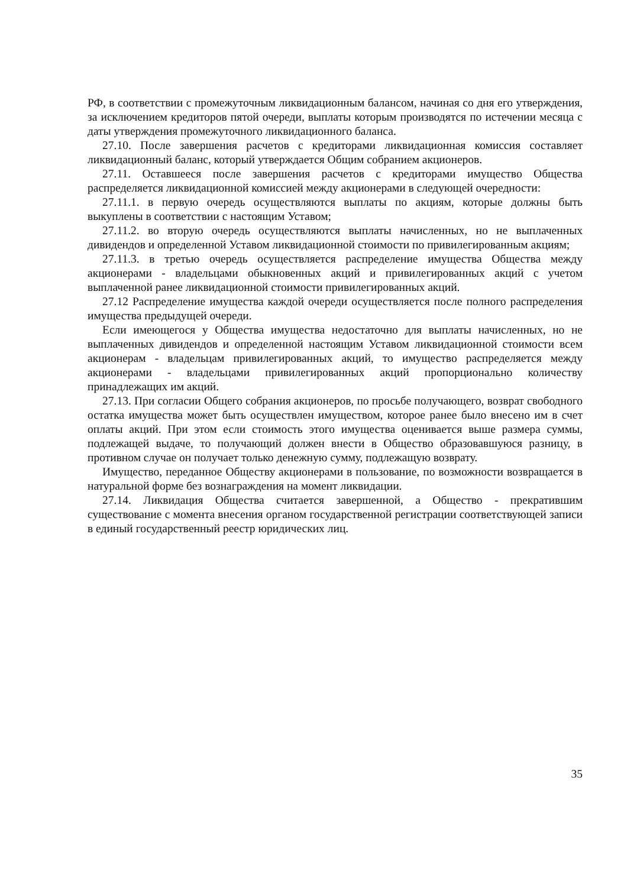РФ, в соответствии с промежуточным ликвидационным балансом, начиная со дня его утверждения, за исключением кредиторов пятой очереди, выплаты которым производятся по истечении месяца с даты утверждения промежуточного ликвидационного баланса.
27.10. После завершения расчетов с кредиторами ликвидационная комиссия составляет ликвидационный баланс, который утверждается Общим собранием акционеров.
27.11. Оставшееся после завершения расчетов с кредиторами имущество Общества распределяется ликвидационной комиссией между акционерами в следующей очередности:
27.11.1. в первую очередь осуществляются выплаты по акциям, которые должны быть выкуплены в соответствии с настоящим Уставом;
27.11.2. во вторую очередь осуществляются выплаты начисленных, но не выплаченных дивидендов и определенной Уставом ликвидационной стоимости по привилегированным акциям;
27.11.3. в третью очередь осуществляется распределение имущества Общества между акционерами - владельцами обыкновенных акций и привилегированных акций с учетом выплаченной ранее ликвидационной стоимости привилегированных акций.
27.12 Распределение имущества каждой очереди осуществляется после полного распределения имущества предыдущей очереди.
Если имеющегося у Общества имущества недостаточно для выплаты начисленных, но не выплаченных дивидендов и определенной настоящим Уставом ликвидационной стоимости всем акционерам - владельцам привилегированных акций, то имущество распределяется между акционерами - владельцами привилегированных акций пропорционально количеству принадлежащих им акций.
27.13. При согласии Общего собрания акционеров, по просьбе получающего, возврат свободного остатка имущества может быть осуществлен имуществом, которое ранее было внесено им в счет оплаты акций. При этом если стоимость этого имущества оценивается выше размера суммы, подлежащей выдаче, то получающий должен внести в Общество образовавшуюся разницу, в противном случае он получает только денежную сумму, подлежащую возврату.
Имущество, переданное Обществу акционерами в пользование, по возможности возвращается в натуральной форме без вознаграждения на момент ликвидации.
27.14. Ликвидация Общества считается завершенной, а Общество - прекратившим существование с момента внесения органом государственной регистрации соответствующей записи в единый государственный реестр юридических лиц.
35